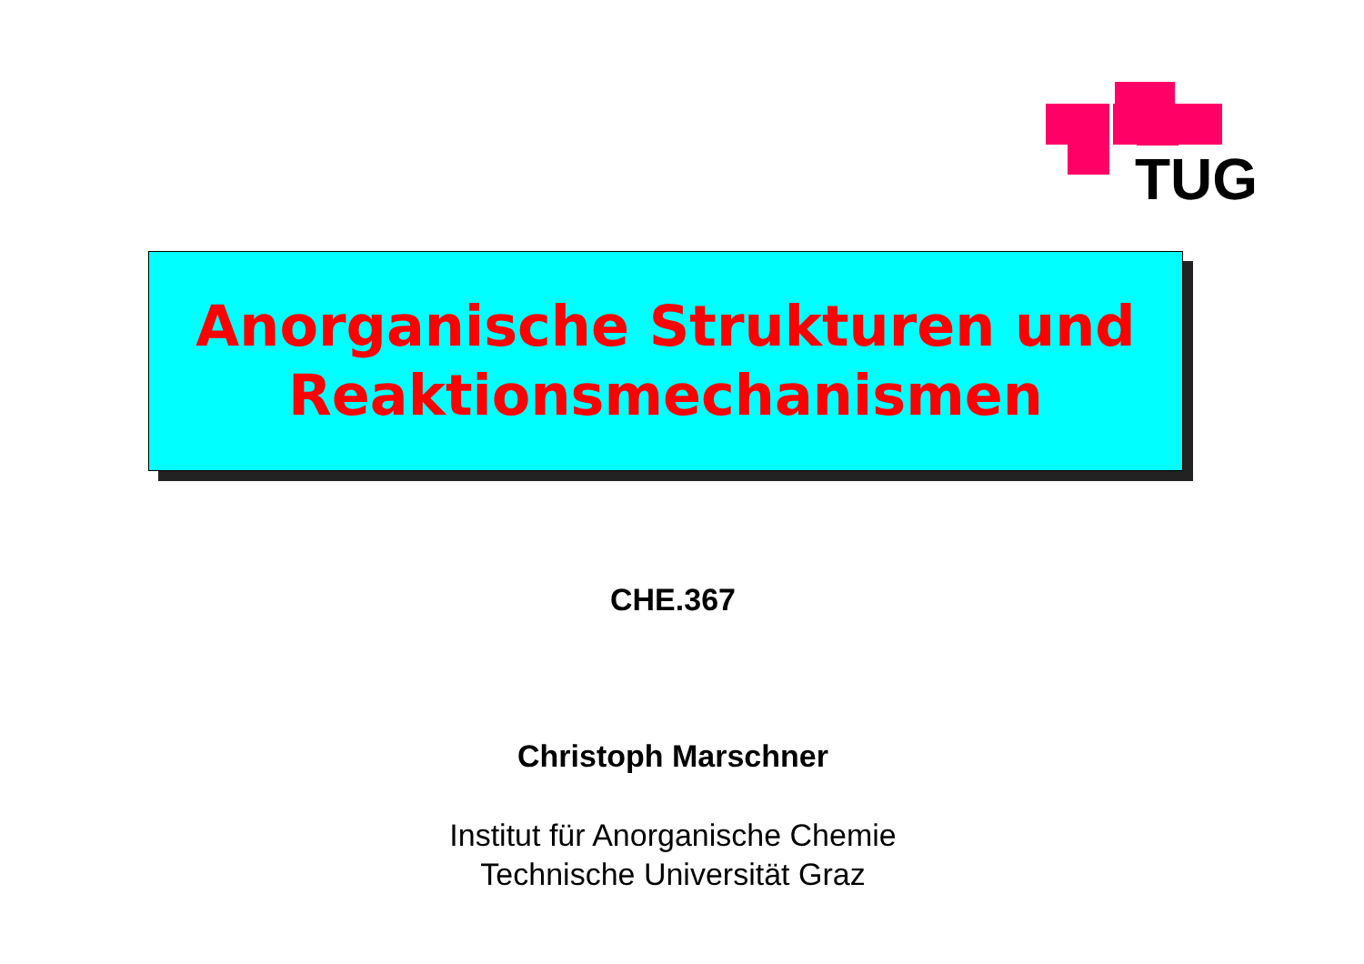TUG
Anorganische Strukturen und
Reaktionsmechanismen
CHE.367
Christoph Marschner
Institut für Anorganische Chemie
Technische Universität Graz